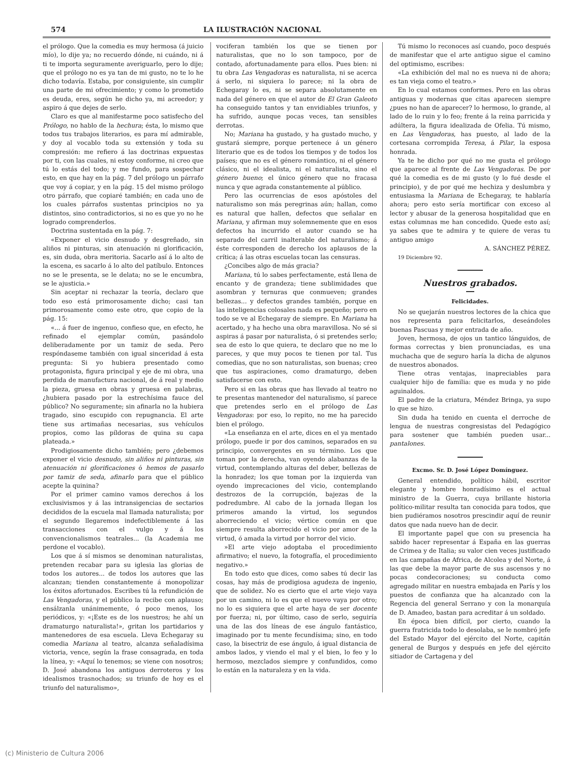574 LA ILUSTRACIÓN NACIONAL
el prólogo. Que la comedia es muy hermosa (á juicio mío), lo dije ya; no recuerdo dónde, ni cuándo, ni á ti te importa seguramente averiguarlo, pero lo dije; que el prólogo no es ya tan de mi gusto, no te lo he dicho todavía. Estaba, por consiguiente, sin cumplir una parte de mi ofrecimiento; y como lo prometido es deuda, eres, según he dicho ya, mi acreedor; y aspiro á que dejes de serlo.
Claro es que al manifestarme poco satisfecho del Prólogo, no hablo de la hechura; ésta, lo mismo que todos tus trabajos literarios, es para mí admirable, y doy al vocablo toda su extensión y toda su compresión: me refiero á las doctrinas expuestas por ti, con las cuales, ni estoy conforme, ni creo que tú lo estás del todo; y me fundo, para sospechar esto, en que hay en la pág. 7 del prólogo un párrafo que voy á copiar, y en la pág. 15 del mismo prólogo otro párrafo, que copiaré también; en cada uno de los cuales párrafos sustentas principios no ya distintos, sino contradictorios, si no es que yo no he logrado comprenderlos.
Doctrina sustentada en la pág. 7:
«Exponer el vicio desnudo y desgreñado, sin aliños ni pinturas, sin atenuación ni glorificación, es, sin duda, obra meritoria. Sacarlo así á lo alto de la escena, es sacarlo á lo alto del patíbulo. Entonces no se le presenta, se le delata; no se le encumbra, se le ajusticia.»
Sin aceptar ni rechazar la teoría, declaro que todo eso está primorosamente dicho; casi tan primorosamente como este otro, que copio de la pág. 15:
«... á fuer de ingenuo, confieso que, en efecto, he refinado el ejemplar común, pasándolo deliberadamente por un tamiz de seda. Pero respóndaseme también con igual sinceridad á esta pregunta: Si yo hubiera presentado como protagonista, figura principal y eje de mi obra, una perdida de manufactura nacional, de á real y medio la pieza, gruesa en obras y gruesa en palabras, ¿hubiera pasado por la estrechísima fauce del público? No seguramente; sin afinarla no la hubiera tragado, sino escupido con repugnancia. El arte tiene sus artimañas necesarias, sus vehículos propios, como las píldoras de quina su capa plateada.»
Prodigiosamente dicho también; pero ¿debemos exponer el vicio desnudo, sin aliños ni pinturas, sin atenuación ni glorificaciones ó hemos de pasarlo por tamiz de seda, afinarlo para que el público acepte la quinina?
Por el primer camino vamos derechos á los exclusivismos y á las intransigencias de sectarios decididos de la escuela mal llamada naturalista; por el segundo llegaremos indefectiblemente á las transacciones con el vulgo y á los convencionalismos teatrales... (la Academia me perdone el vocablo).
Los que á sí mismos se denominan naturalistas, pretenden recabar para su iglesia las glorias de todos los autores... de todos los autores que las alcanzan; tienden constantemente á monopolizar los éxitos afortunados. Escribes tú la refundición de Las Vengadoras, y el público la recibe con aplauso; ensálzanla unánimemente, ó poco menos, los periódicos, y: «¡Este es de los nuestros; he ahí un dramaturgo naturalista!», gritan los partidarios y mantenedores de esa escuela. Lleva Echegaray su comedia Mariana al teatro, alcanza señaladísima victoria, vence, según la frase consagrada, en toda la línea, y: «Aquí lo tenemos; se viene con nosotros; D. José abandona los antiguos derroteros y los idealismos trasnochados; su triunfo de hoy es el triunfo del naturalismo»,
vociferan también los que se tienen por naturalistas, que no lo son tampoco, por de contado, afortunadamente para ellos. Pues bien: ni tu obra Las Vengadoras es naturalista, ni se acerca á serlo, ni siquiera lo parece; ni la obra de Echegaray lo es, ni se separa absolutamente en nada del género en que el autor de El Gran Galeoto ha conseguido tantos y tan envidiables triunfos, y ha sufrido, aunque pocas veces, tan sensibles derrotas.
No; Mariana ha gustado, y ha gustado mucho, y gustará siempre, porque pertenece á un género literario que es de todos los tiempos y de todos los países; que no es el género romántico, ni el género clásico, ni el idealista, ni el naturalista, sino el género bueno; el único género que no fracasa nunca y que agrada constantemente al público.
Pero las ocurrencias de esos apóstoles del naturalismo son más peregrinas aún; hallan, como es natural que hallen, defectos que señalar en Mariana, y afirman muy solemnemente que en esos defectos ha incurrido el autor cuando se ha separado del carril inalterable del naturalismo; á éste corresponden de derecho los aplausos de la crítica; á las otras escuelas tocan las censuras.
¿Concibes algo de más gracia?
Mariana, tú lo sabes perfectamente, está llena de encanto y de grandeza; tiene sublimidades que asombran y ternuras que conmueven; grandes bellezas... y defectos grandes también, porque en las inteligencias colosales nada es pequeño; pero en todo se ve al Echegaray de siempre. En Mariana ha acertado, y ha hecho una obra maravillosa. No sé si aspiras á pasar por naturalista, ó si pretendes serlo; sea de esto lo que quiera, te declaro que no me lo pareces, y que muy pocos te tienen por tal. Tus comedias, que no son naturalistas, son buenas; creo que tus aspiraciones, como dramaturgo, deben satisfacerse con esto.
Pero si en las obras que has llevado al teatro no te presentas mantenedor del naturalismo, sí parece que pretendes serlo en el prólogo de Las Vengadoras: por eso, lo repito, no me ha parecido bien el prólogo.
«La enseñanza en el arte, dices en el ya mentado prólogo, puede ir por dos caminos, separados en su principio, convergentes en su término. Los que toman por la derecha, van oyendo alabanzas de la virtud, contemplando alturas del deber, bellezas de la honradez; los que toman por la izquierda van oyendo imprecaciones del vicio, contemplando destrozos de la corrupción, bajezas de la podredumbre. Al cabo de la jornada llegan los primeros amando la virtud, los segundos aborreciendo el vicio; vértice común en que siempre resulta aborrecido el vicio por amor de la virtud, ó amada la virtud por horror del vicio.
»El arte viejo adoptaba el procedimiento afirmativo; el nuevo, la fotografía, el procedimiento negativo.»
En todo esto que dices, como sabes tú decir las cosas, hay más de prodigiosa agudeza de ingenio, que de solidez. No es cierto que el arte viejo vaya por un camino, ni lo es que el nuevo vaya por otro; no lo es siquiera que el arte haya de ser docente por fuerza; ni, por último, caso de serlo, seguiría una de las dos líneas de ese ángulo fantástico, imaginado por tu mente fecundísima; sino, en todo caso, la bisectriz de ese ángulo, á igual distancia de ambos lados, y viendo el mal y el bien, lo feo y lo hermoso, mezclados siempre y confundidos, como lo están en la naturaleza y en la vida.
Tú mismo lo reconoces así cuando, poco después de manifestar que el arte antiguo sigue el camino del optimismo, escribes:
«La exhibición del mal no es nueva ni de ahora; es tan vieja como el teatro.»
En lo cual estamos conformes. Pero en las obras antiguas y modernas que citas aparecen siempre ¿pues no han de aparecer? lo hermoso, lo grande, al lado de lo ruin y lo feo; frente á la reina parricida y adúltera, la figura idealizada de Ofelia. Tú mismo, en Las Vengadoras, has puesto, al lado de la cortesana corrompida Teresa, á Pilar, la esposa honrada.
Ya te he dicho por qué no me gusta el prólogo que aparece al frente de Las Vengadoras. De por qué la comedia es de mi gusto (y lo fué desde el principio), y de por qué me hechiza y deslumbra y entusiasma la Mariana de Echegaray, te hablaría ahora; pero esto sería mortificar con exceso al lector y abusar de la generosa hospitalidad que en estas columnas me han concedido. Quede esto así; ya sabes que te admira y te quiere de veras tu antiguo amigo
A. SÁNCHEZ PÉREZ.
19 Diciembre 92.
Nuestros grabados.
Felicidades.
No se quejarán nuestros lectores de la chica que nos representa para felicitarlos, deseándoles buenas Pascuas y mejor entrada de año.
Joven, hermosa, de ojos un tantico lánguidos, de formas correctas y bien pronunciadas, es una muchacha que de seguro haría la dicha de algunos de nuestros abonados.
Tiene otras ventajas, inapreciables para cualquier hijo de familia: que es muda y no pide aguinaldos.
El padre de la criatura, Méndez Bringa, ya supo lo que se hizo.
Sin duda ha tenido en cuenta el derroche de lengua de nuestras congresistas del Pedagógico para sostener que también pueden usar... pantalones.
Excmo. Sr. D. José López Domínguez.
General entendido, político hábil, escritor elegante y hombre honradísimo es el actual ministro de la Guerra, cuya brillante historia político-militar resulta tan conocida para todos, que bien pudiéramos nosotros prescindir aquí de reunir datos que nada nuevo han de decir.
El importante papel que con su presencia ha sabido hacer representar á España en las guerras de Crimea y de Italia; su valor cien veces justificado en las campañas de Africa, de Alcolea y del Norte, á las que debe la mayor parte de sus ascensos y no pocas condecoraciones; su conducta como agregado militar en nuestra embajada en París y los puestos de confianza que ha alcanzado con la Regencia del general Serrano y con la monarquía de D. Amadeo, bastan para acreditar á un soldado.
En época bien difícil, por cierto, cuando la guerra fratricida todo lo desolaba, se le nombró jefe del Estado Mayor del ejército del Norte, capitán general de Burgos y después en jefe del ejército sitiador de Cartagena y del
(c) Ministerio de Cultura 2006